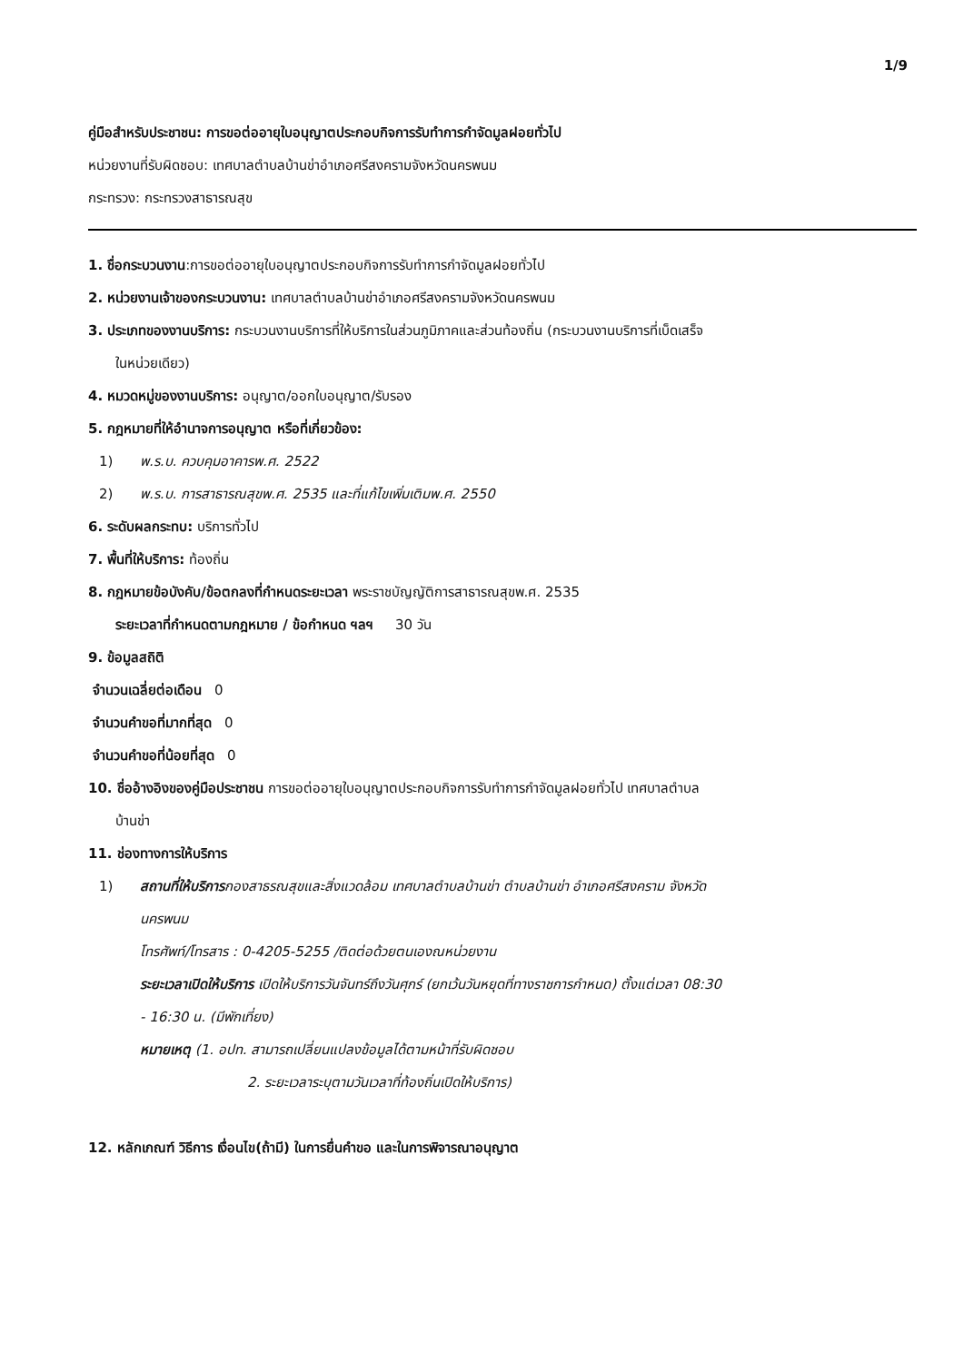1/9
คู่มือสำหรับประชาชน: การขอต่ออายุใบอนุญาตประกอบกิจการรับทำการกำจัดมูลฝอยทั่วไป
หน่วยงานที่รับผิดชอบ: เทศบาลตำบลบ้านข่าอำเภอศรีสงครามจังหวัดนครพนม
กระทรวง: กระทรวงสาธารณสุข
1. ชื่อกระบวนงาน:การขอต่ออายุใบอนุญาตประกอบกิจการรับทำการกำจัดมูลฝอยทั่วไป
2. หน่วยงานเจ้าของกระบวนงาน: เทศบาลตำบลบ้านข่าอำเภอศรีสงครามจังหวัดนครพนม
3. ประเภทของงานบริการ: กระบวนงานบริการที่ให้บริการในส่วนภูมิภาคและส่วนท้องถิ่น (กระบวนงานบริการที่เบ็ดเสร็จ
ในหน่วยเดียว)
4. หมวดหมู่ของงานบริการ: อนุญาต/ออกใบอนุญาต/รับรอง
5. กฎหมายที่ให้อำนาจการอนุญาต หรือที่เกี่ยวข้อง:
1) พ.ร.บ. ควบคุมอาคารพ.ศ. 2522
2) พ.ร.บ. การสาธารณสุขพ.ศ. 2535 และที่แก้ไขเพิ่มเติมพ.ศ. 2550
6. ระดับผลกระทบ: บริการทั่วไป
7. พื้นที่ให้บริการ: ท้องถิ่น
8. กฎหมายข้อบังคับ/ข้อตกลงที่กำหนดระยะเวลา พระราชบัญญัติการสาธารณสุขพ.ศ. 2535
ระยะเวลาที่กำหนดตามกฎหมาย / ข้อกำหนด ฯลฯ 30 วัน
9. ข้อมูลสถิติ
จำนวนเฉลี่ยต่อเดือน 0
จำนวนคำขอที่มากที่สุด 0
จำนวนคำขอที่น้อยที่สุด 0
10. ชื่ออ้างอิงของคู่มือประชาชน การขอต่ออายุใบอนุญาตประกอบกิจการรับทำการกำจัดมูลฝอยทั่วไป เทศบาลตำบล
บ้านข่า
11. ช่องทางการให้บริการ
1) สถานที่ให้บริการกองสาธรณสุขและสิ่งแวดล้อม เทศบาลตำบลบ้านข่า ตำบลบ้านข่า อำเภอศรีสงคราม จังหวัด
นครพนม
โทรศัพท์/โทรสาร : 0-4205-5255 /ติดต่อด้วยตนเองณหน่วยงาน
ระยะเวลาเปิดให้บริการ เปิดให้บริการวันจันทร์ถึงวันศุกร์ (ยกเว้นวันหยุดที่ทางราชการกำหนด) ตั้งแต่เวลา 08:30
- 16:30 น. (มีพักเที่ยง)
หมายเหตุ (1. อปท. สามารถเปลี่ยนแปลงข้อมูลได้ตามหน้าที่รับผิดชอบ
2. ระยะเวลาระบุตามวันเวลาที่ท้องถิ่นเปิดให้บริการ)
12. หลักเกณฑ์ วิธีการ เงื่อนไข(ถ้ามี) ในการยื่นคำขอ และในการพิจารณาอนุญาต